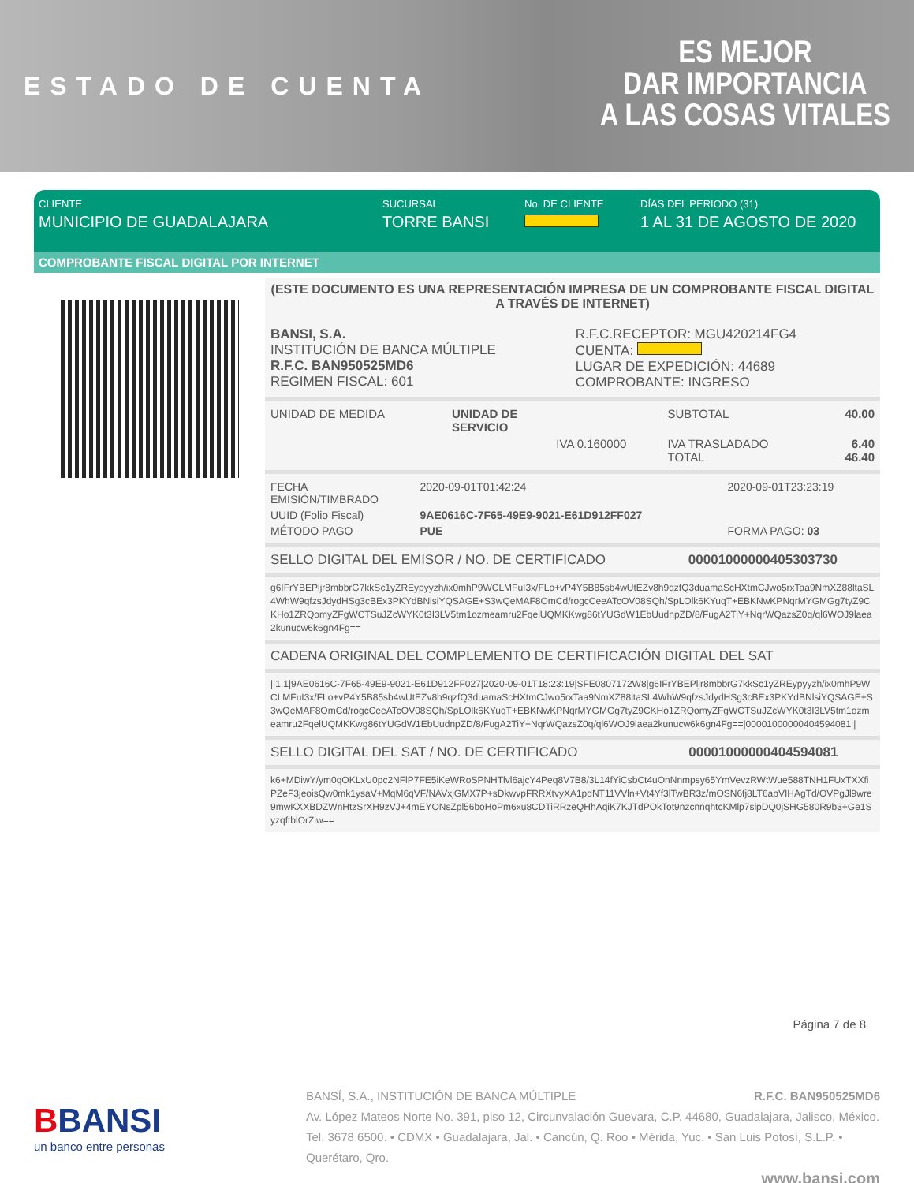ESTADO DE CUENTA
ES MEJOR
DAR IMPORTANCIA
A LAS COSAS VITALES
CLIENTE
MUNICIPIO DE GUADALAJARA
SUCURSAL
TORRE BANSI
No. DE CLIENTE DÍAS DEL PERIODO (31)
1 AL 31 DE AGOSTO DE 2020
COMPROBANTE FISCAL DIGITAL POR INTERNET
(ESTE DOCUMENTO ES UNA REPRESENTACIÓN IMPRESA DE UN COMPROBANTE FISCAL DIGITAL A TRAVÉS DE INTERNET)
| BANSI, S.A. INSTITUCIÓN DE BANCA MÚLTIPLE R.F.C. BAN950525MD6 REGIMEN FISCAL: 601 | R.F.C.RECEPTOR: MGU420214FG4 CUENTA: LUGAR DE EXPEDICIÓN: 44689 COMPROBANTE: INGRESO |
| UNIDAD DE MEDIDA | UNIDAD DE SERVICIO | | SUBTOTAL | 40.00 |
| | | IVA 0.160000 | IVA TRASLADADO TOTAL | 6.40 46.40 |
| FECHA EMISIÓN/TIMBRADO | 2020-09-01T01:42:24 | 2020-09-01T23:23:19 |
| UUID (Folio Fiscal) | 9AE0616C-7F65-49E9-9021-E61D912FF027 | |
| MÉTODO PAGO | PUE | FORMA PAGO: 03 |
SELLO DIGITAL DEL EMISOR / NO. DE CERTIFICADO 00001000000405303730
g6IFrYBEPljr8mbbrG7kkSc1yZREypyyzh/ix0mhP9WCLMFuI3x/FLo+vP4Y5B85sb4wUtEZv8h9qzfQ3duamaScHXtmCJwo5rxTaa9NmXZ88ltaSL4WhW9qfzsJdydHSg3cBEx3PKYdBNlsiYQSAGE+S3wQeMAF8OmCd/rogcCeeATcOV08SQh/SpLOlk6KYuqT+EBKNwKPNqrMYGMGg7tyZ9CKHo1ZRQomyZFgWCTSuJZcWYK0t3I3LV5tm1ozmeamru2FqelUQMKKwg86tYUGdW1EbUudnpZD/8/FugA2TiY+NqrWQazsZ0q/ql6WOJ9laea2kunucw6k6gn4Fg==
CADENA ORIGINAL DEL COMPLEMENTO DE CERTIFICACIÓN DIGITAL DEL SAT
||1.1|9AE0616C-7F65-49E9-9021-E61D912FF027|2020-09-01T18:23:19|SFE0807172W8|g6IFrYBEPljr8mbbrG7kkSc1yZREypyyzh/ix0mhP9WCLMFuI3x/FLo+vP4Y5B85sb4wUtEZv8h9qzfQ3duamaScHXtmCJwo5rxTaa9NmXZ88ltaSL4WhW9qfzsJdydHSg3cBEx3PKYdBNlsiYQSAGE+S3wQeMAF8OmCd/rogcCeeATcOV08SQh/SpLOlk6KYuqT+EBKNwKPNqrMYGMGg7tyZ9CKHo1ZRQomyZFgWCTSuJZcWYK0t3I3LV5tm1ozmeamru2FqelUQMKKwg86tYUGdW1EbUudnpZD/8/FugA2TiY+NqrWQazsZ0q/ql6WOJ9laea2kunucw6k6gn4Fg==|00001000000404594081||
SELLO DIGITAL DEL SAT / NO. DE CERTIFICADO 00001000000404594081
k6+MDiwY/ym0qOKLxU0pc2NFlP7FE5iKeWRoSPNHTlvl6ajcY4Peq8V7B8/3L14fYiCsbCt4uOnNnmpsy65YmVevzRWtWue588TNH1FUxTXXfiPZeF3jeoisQw0mk1ysaV+MqM6qVF/NAVxjGMX7P+sDkwvpFRRXtvyXA1pdNT11VVln+Vt4Yf3lTwBR3z/mOSN6fj8LT6apVIHAgTd/OVPgJl9wre9mwKXXBDZWnHtzSrXH9zVJ+4mEYONsZpl56boHoPm6xu8CDTiRRzeQHhAqiK7KJTdPOkTot9nzcnnqhtcKMlp7slpDQ0jSHG580R9b3+Ge1SyzqftblOrZiw==
Página 7 de 8
BBANSI
un banco entre personas
BANSÍ, S.A., INSTITUCIÓN DE BANCA MÚLTIPLE R.F.C. BAN950525MD6
Av. López Mateos Norte No. 391, piso 12, Circunvalación Guevara, C.P. 44680, Guadalajara, Jalisco, México. Tel. 3678 6500. • CDMX • Guadalajara, Jal. • Cancún, Q. Roo • Mérida, Yuc. • San Luis Potosí, S.L.P. • Querétaro, Qro.
www.bansi.com